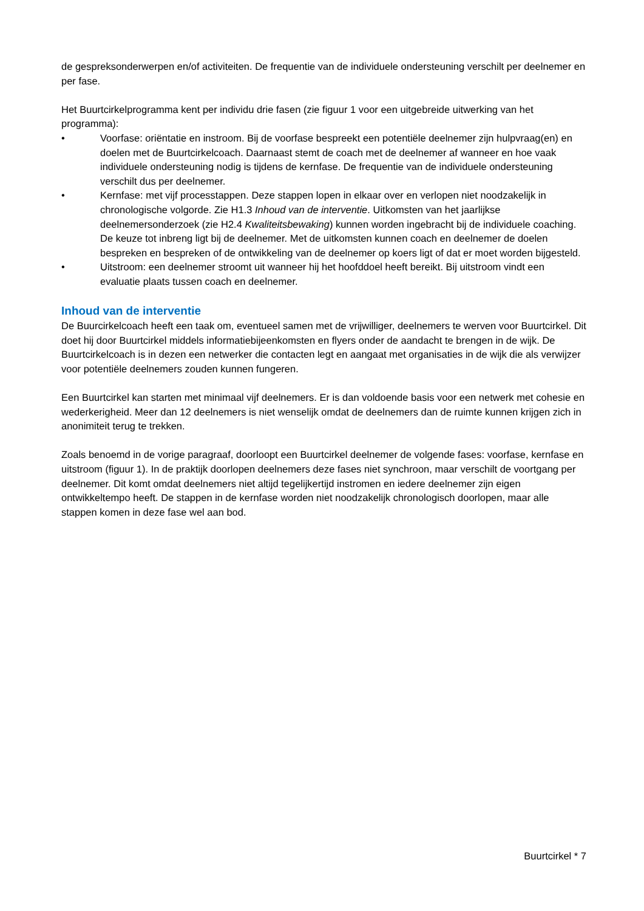de gespreksonderwerpen en/of activiteiten. De frequentie van de individuele ondersteuning verschilt per deelnemer en per fase.
Het Buurtcirkelprogramma kent per individu drie fasen (zie figuur 1 voor een uitgebreide uitwerking van het programma):
• Voorfase: oriëntatie en instroom. Bij de voorfase bespreekt een potentiële deelnemer zijn hulpvraag(en) en doelen met de Buurtcirkelcoach. Daarnaast stemt de coach met de deelnemer af wanneer en hoe vaak individuele ondersteuning nodig is tijdens de kernfase. De frequentie van de individuele ondersteuning verschilt dus per deelnemer.
• Kernfase: met vijf processtappen. Deze stappen lopen in elkaar over en verlopen niet noodzakelijk in chronologische volgorde. Zie H1.3 Inhoud van de interventie. Uitkomsten van het jaarlijkse deelnemersonderzoek (zie H2.4 Kwaliteitsbewaking) kunnen worden ingebracht bij de individuele coaching. De keuze tot inbreng ligt bij de deelnemer. Met de uitkomsten kunnen coach en deelnemer de doelen bespreken en bespreken of de ontwikkeling van de deelnemer op koers ligt of dat er moet worden bijgesteld.
• Uitstroom: een deelnemer stroomt uit wanneer hij het hoofddoel heeft bereikt. Bij uitstroom vindt een evaluatie plaats tussen coach en deelnemer.
Inhoud van de interventie
De Buurcirkelcoach heeft een taak om, eventueel samen met de vrijwilliger, deelnemers te werven voor Buurtcirkel. Dit doet hij door Buurtcirkel middels informatiebijeenkomsten en flyers onder de aandacht te brengen in de wijk. De Buurtcirkelcoach is in dezen een netwerker die contacten legt en aangaat met organisaties in de wijk die als verwijzer voor potentiële deelnemers zouden kunnen fungeren.
Een Buurtcirkel kan starten met minimaal vijf deelnemers. Er is dan voldoende basis voor een netwerk met cohesie en wederkerigheid. Meer dan 12 deelnemers is niet wenselijk omdat de deelnemers dan de ruimte kunnen krijgen zich in anonimiteit terug te trekken.
Zoals benoemd in de vorige paragraaf, doorloopt een Buurtcirkel deelnemer de volgende fases: voorfase, kernfase en uitstroom (figuur 1). In de praktijk doorlopen deelnemers deze fases niet synchroon, maar verschilt de voortgang per deelnemer. Dit komt omdat deelnemers niet altijd tegelijkertijd instromen en iedere deelnemer zijn eigen ontwikkeltempo heeft. De stappen in de kernfase worden niet noodzakelijk chronologisch doorlopen, maar alle stappen komen in deze fase wel aan bod.
Buurtcirkel * 7